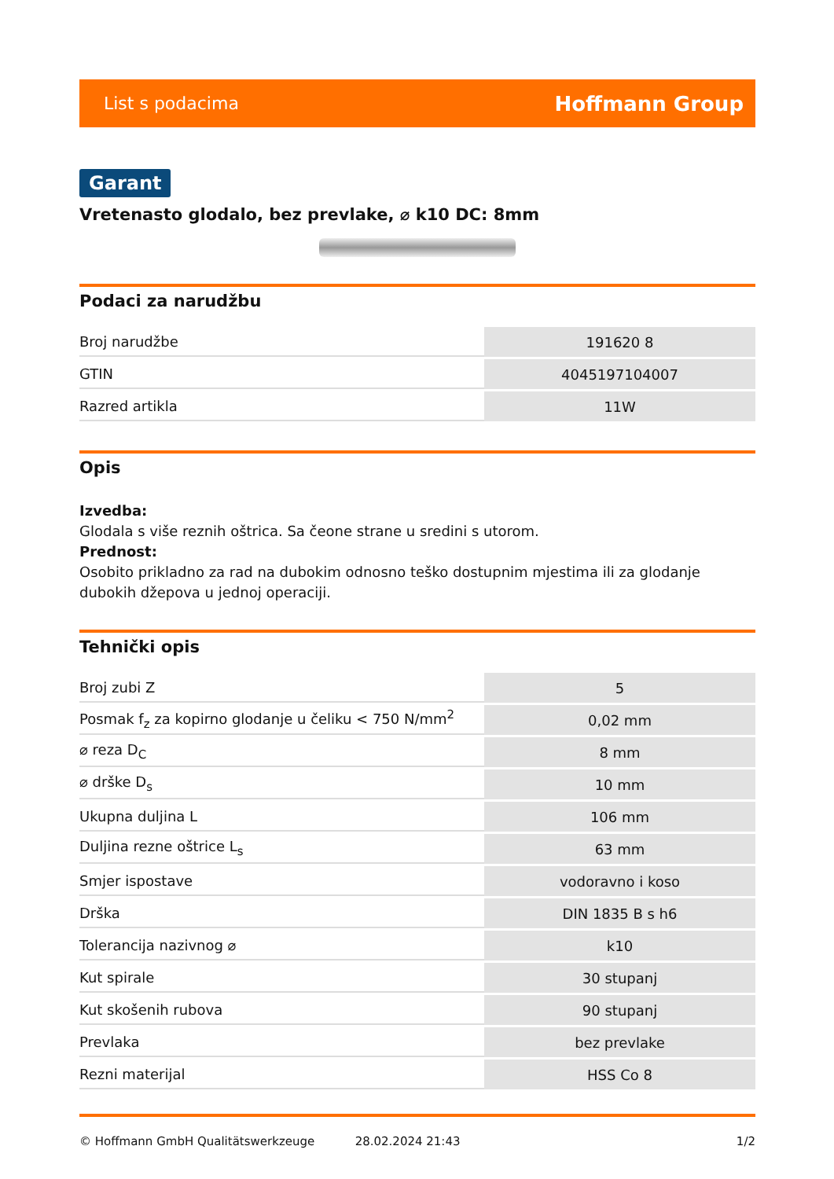List s podacima Hoffmann Group
Garant
Vretenasto glodalo, bez prevlake, ⌀ k10 DC: 8mm
Podaci za narudžbu
| Broj narudžbe | 191620 8 |
| GTIN | 4045197104007 |
| Razred artikla | 11W |
Opis
Izvedba:
Glodala s više reznih oštrica. Sa čeone strane u sredini s utorom.
Prednost:
Osobito prikladno za rad na dubokim odnosno teško dostupnim mjestima ili za glodanje dubokih džepova u jednoj operaciji.
Tehnički opis
| Broj zubi Z | 5 |
| Posmak f<sub>z</sub> za kopirno glodanje u čeliku < 750 N/mm<sup>2</sup> | 0,02 mm |
| ⌀ reza D<sub>C</sub> | 8 mm |
| ⌀ drške D<sub>s</sub> | 10 mm |
| Ukupna duljina L | 106 mm |
| Duljina rezne oštrice L<sub>s</sub> | 63 mm |
| Smjer ispostave | vodoravno i koso |
| Drška | DIN 1835 B s h6 |
| Tolerancija nazivnog ⌀ | k10 |
| Kut spirale | 30 stupanj |
| Kut skošenih rubova | 90 stupanj |
| Prevlaka | bez prevlake |
| Rezni materijal | HSS Co 8 |
© Hoffmann GmbH Qualitätswerkzeuge 28.02.2024 21:43 1/2